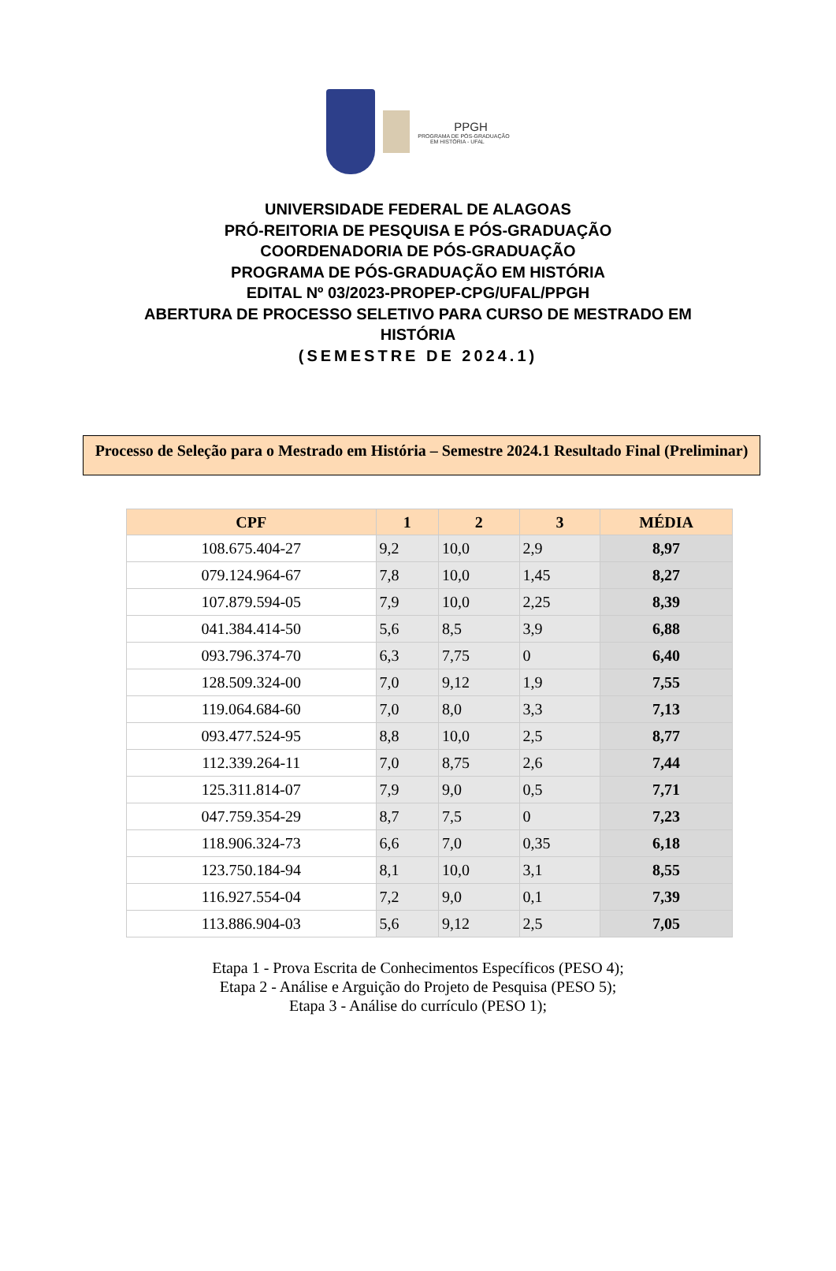PPGH
PROGRAMA DE PÓS-GRADUAÇÃO
EM HISTÓRIA - UFAL
UNIVERSIDADE FEDERAL DE ALAGOAS
PRÓ-REITORIA DE PESQUISA E PÓS-GRADUAÇÃO
COORDENADORIA DE PÓS-GRADUAÇÃO
PROGRAMA DE PÓS-GRADUAÇÃO EM HISTÓRIA
EDITAL Nº 03/2023-PROPEP-CPG/UFAL/PPGH
ABERTURA DE PROCESSO SELETIVO PARA CURSO DE MESTRADO EM
HISTÓRIA
(SEMESTRE DE 2024.1)
Processo de Seleção para o Mestrado em História – Semestre 2024.1 Resultado Final (Preliminar)
| CPF | 1 | 2 | 3 | MÉDIA |
| --- | --- | --- | --- | --- |
| 108.675.404-27 | 9,2 | 10,0 | 2,9 | 8,97 |
| 079.124.964-67 | 7,8 | 10,0 | 1,45 | 8,27 |
| 107.879.594-05 | 7,9 | 10,0 | 2,25 | 8,39 |
| 041.384.414-50 | 5,6 | 8,5 | 3,9 | 6,88 |
| 093.796.374-70 | 6,3 | 7,75 | 0 | 6,40 |
| 128.509.324-00 | 7,0 | 9,12 | 1,9 | 7,55 |
| 119.064.684-60 | 7,0 | 8,0 | 3,3 | 7,13 |
| 093.477.524-95 | 8,8 | 10,0 | 2,5 | 8,77 |
| 112.339.264-11 | 7,0 | 8,75 | 2,6 | 7,44 |
| 125.311.814-07 | 7,9 | 9,0 | 0,5 | 7,71 |
| 047.759.354-29 | 8,7 | 7,5 | 0 | 7,23 |
| 118.906.324-73 | 6,6 | 7,0 | 0,35 | 6,18 |
| 123.750.184-94 | 8,1 | 10,0 | 3,1 | 8,55 |
| 116.927.554-04 | 7,2 | 9,0 | 0,1 | 7,39 |
| 113.886.904-03 | 5,6 | 9,12 | 2,5 | 7,05 |
Etapa 1 - Prova Escrita de Conhecimentos Específicos (PESO 4);
Etapa 2 - Análise e Arguição do Projeto de Pesquisa (PESO 5);
Etapa 3 - Análise do currículo (PESO 1);